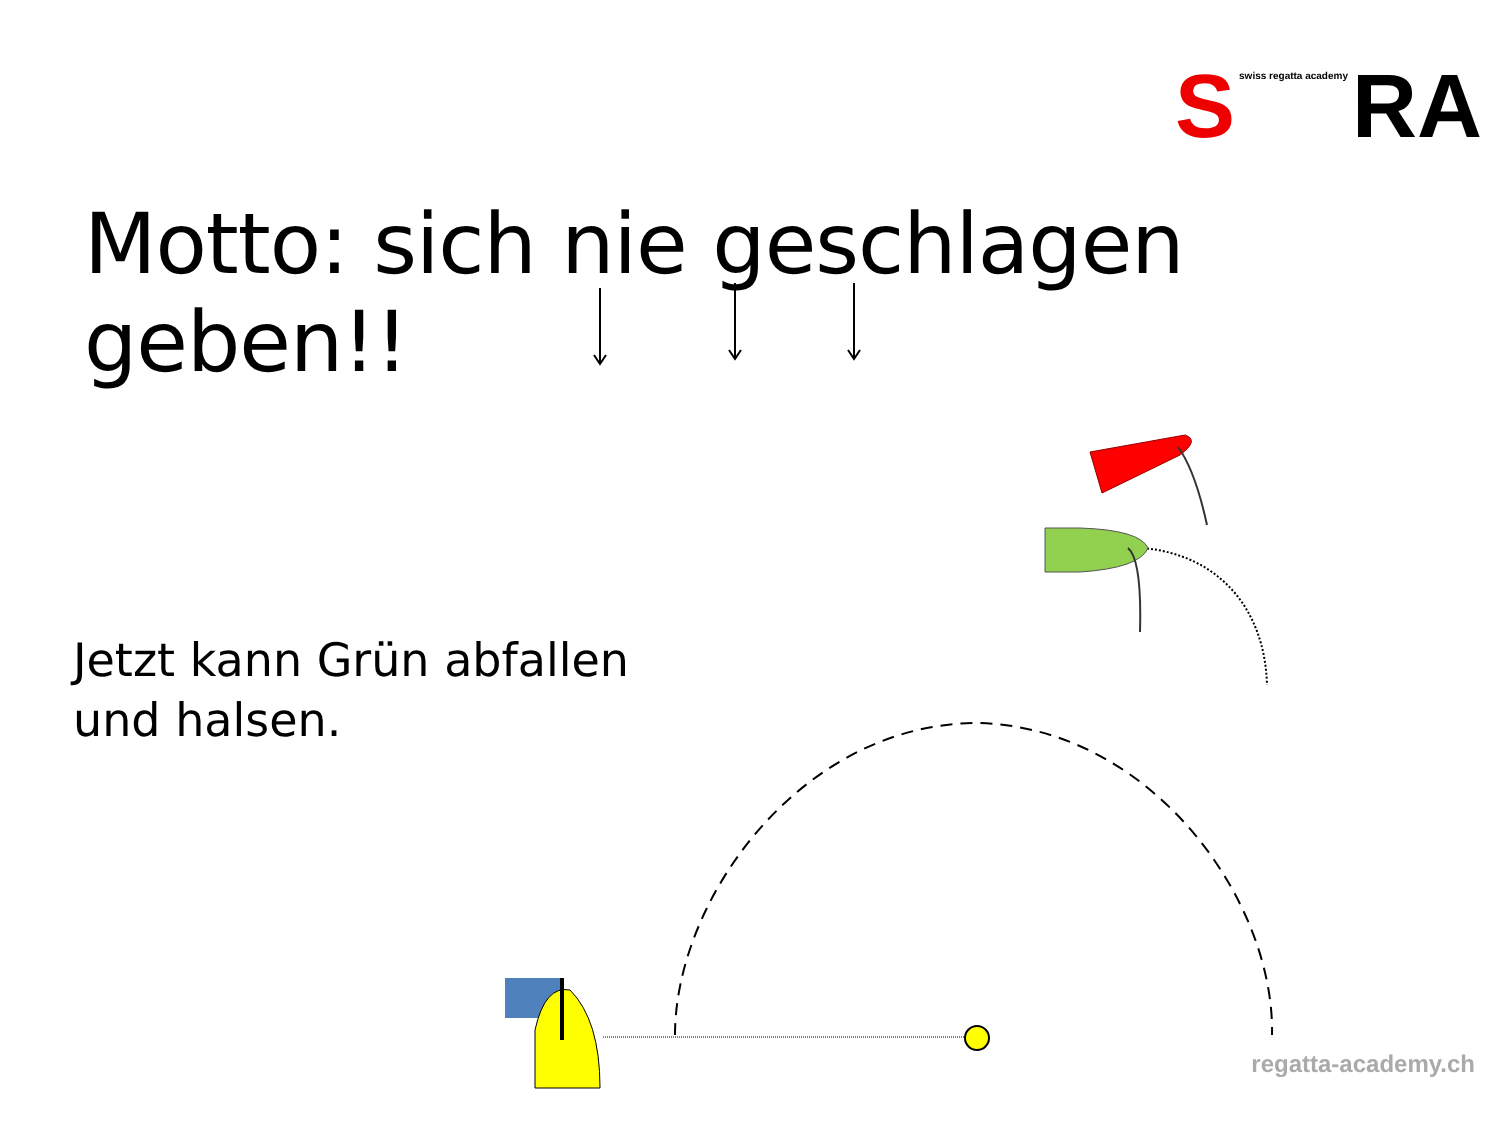Sswiss regatta academy RA
Motto: sich nie geschlagen geben!!
Jetzt kann Grün abfallen
und halsen.
regatta-academy.ch